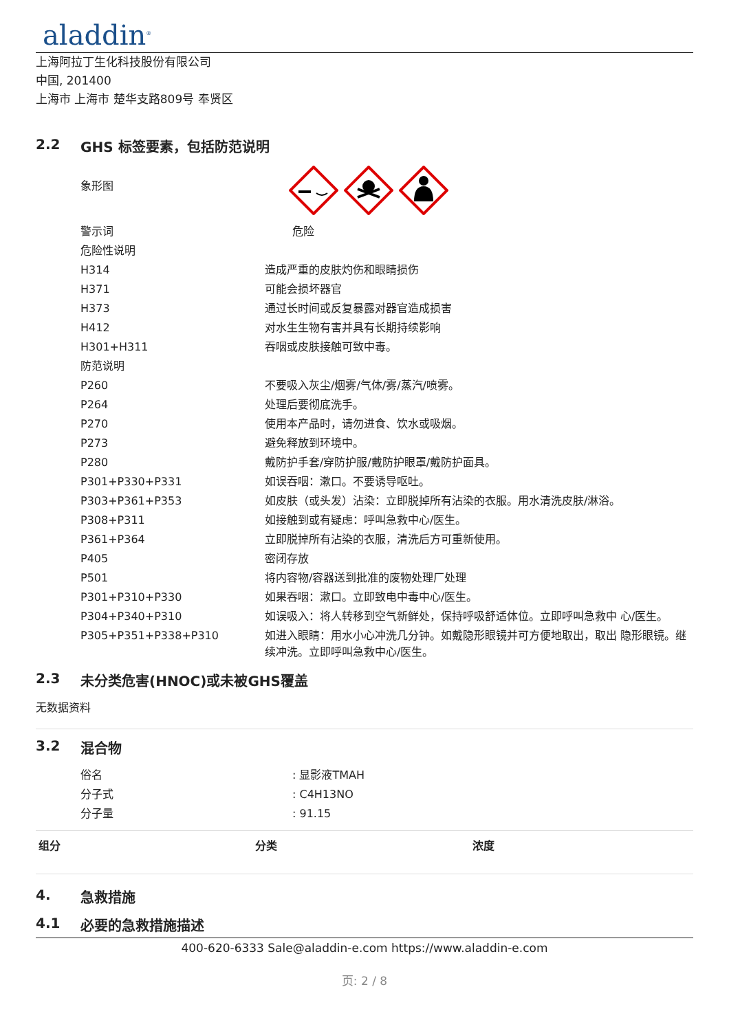aladdin<sup>®</sup>
上海阿拉丁生化科技股份有限公司
中国, 201400
上海市 上海市 楚华支路809号 奉贤区
2.2 GHS 标签要素，包括防范说明
| 象形图 | |
| 警示词 | 危险 |
| 危险性说明 | |
| H314 | 造成严重的皮肤灼伤和眼睛损伤 |
| H371 | 可能会损坏器官 |
| H373 | 通过长时间或反复暴露对器官造成损害 |
| H412 | 对水生生物有害并具有长期持续影响 |
| H301+H311 | 吞咽或皮肤接触可致中毒。 |
| 防范说明 | |
| P260 | 不要吸入灰尘/烟雾/气体/雾/蒸汽/喷雾。 |
| P264 | 处理后要彻底洗手。 |
| P270 | 使用本产品时，请勿进食、饮水或吸烟。 |
| P273 | 避免释放到环境中。 |
| P280 | 戴防护手套/穿防护服/戴防护眼罩/戴防护面具。 |
| P301+P330+P331 | 如误吞咽：漱口。不要诱导呕吐。 |
| P303+P361+P353 | 如皮肤（或头发）沾染：立即脱掉所有沾染的衣服。用水清洗皮肤/淋浴。 |
| P308+P311 | 如接触到或有疑虑：呼叫急救中心/医生。 |
| P361+P364 | 立即脱掉所有沾染的衣服，清洗后方可重新使用。 |
| P405 | 密闭存放 |
| P501 | 将内容物/容器送到批准的废物处理厂处理 |
| P301+P310+P330 | 如果吞咽：漱口。立即致电中毒中心/医生。 |
| P304+P340+P310 | 如误吸入：将人转移到空气新鲜处，保持呼吸舒适体位。立即呼叫急救中 心/医生。 |
| P305+P351+P338+P310 | 如进入眼睛：用水小心冲洗几分钟。如戴隐形眼镜并可方便地取出，取出 隐形眼镜。继续冲洗。立即呼叫急救中心/医生。 |
2.3 未分类危害(HNOC)或未被GHS覆盖
无数据资料
3.2 混合物
| 俗名 | : 显影液TMAH |
| 分子式 | : C4H13NO |
| 分子量 | : 91.15 |
| 组分 | 分类 | 浓度 |
| --- | --- | --- |
4. 急救措施
4.1 必要的急救措施描述
400-620-6333 Sale@aladdin-e.com https://www.aladdin-e.com
页: 2 / 8